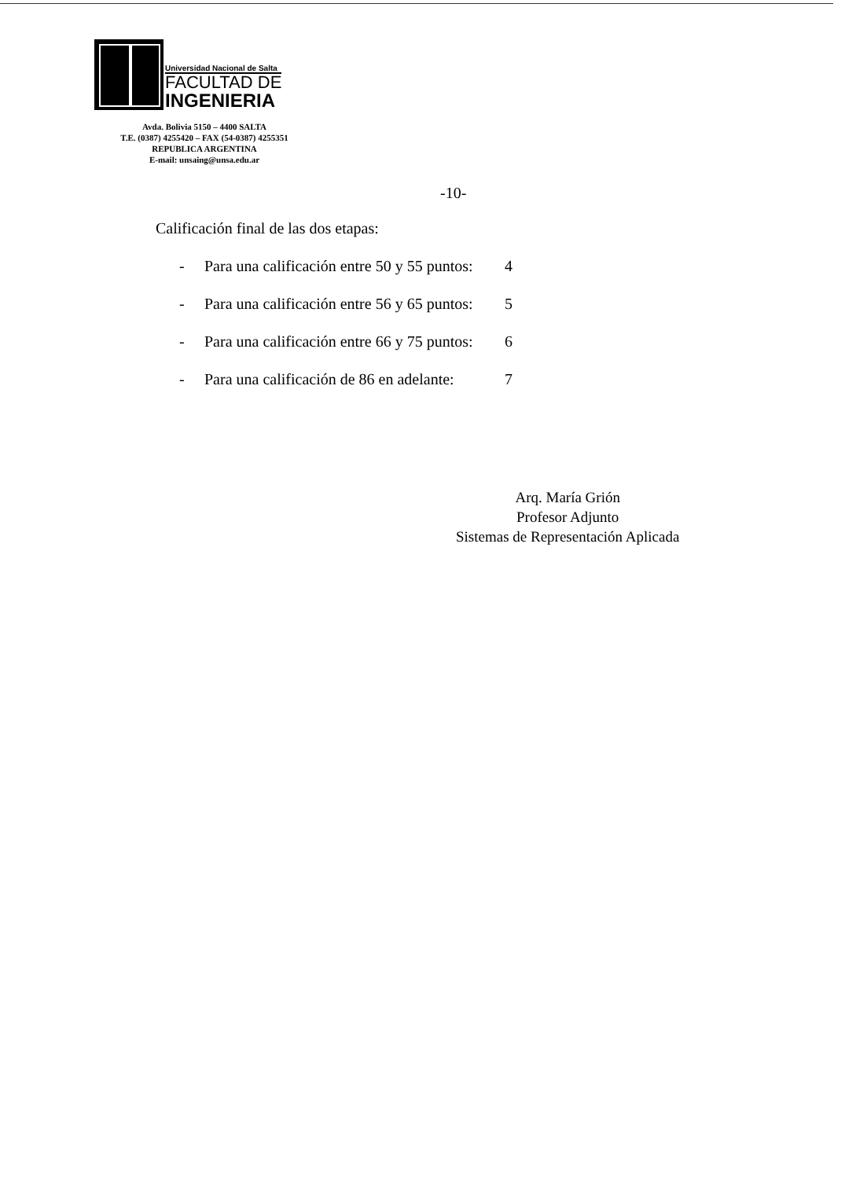Universidad Nacional de Salta
FACULTAD DE
INGENIERIA
Avda. Bolivia 5150 – 4400 SALTA
T.E. (0387) 4255420 – FAX (54-0387) 4255351
REPUBLICA ARGENTINA
E-mail: unsaing@unsa.edu.ar
-10-
Calificación final de las dos etapas:
- Para una calificación entre 50 y 55 puntos: 4
- Para una calificación entre 56 y 65 puntos: 5
- Para una calificación entre 66 y 75 puntos: 6
- Para una calificación de 86 en adelante: 7
Arq. María Grión
Profesor Adjunto
Sistemas de Representación Aplicada